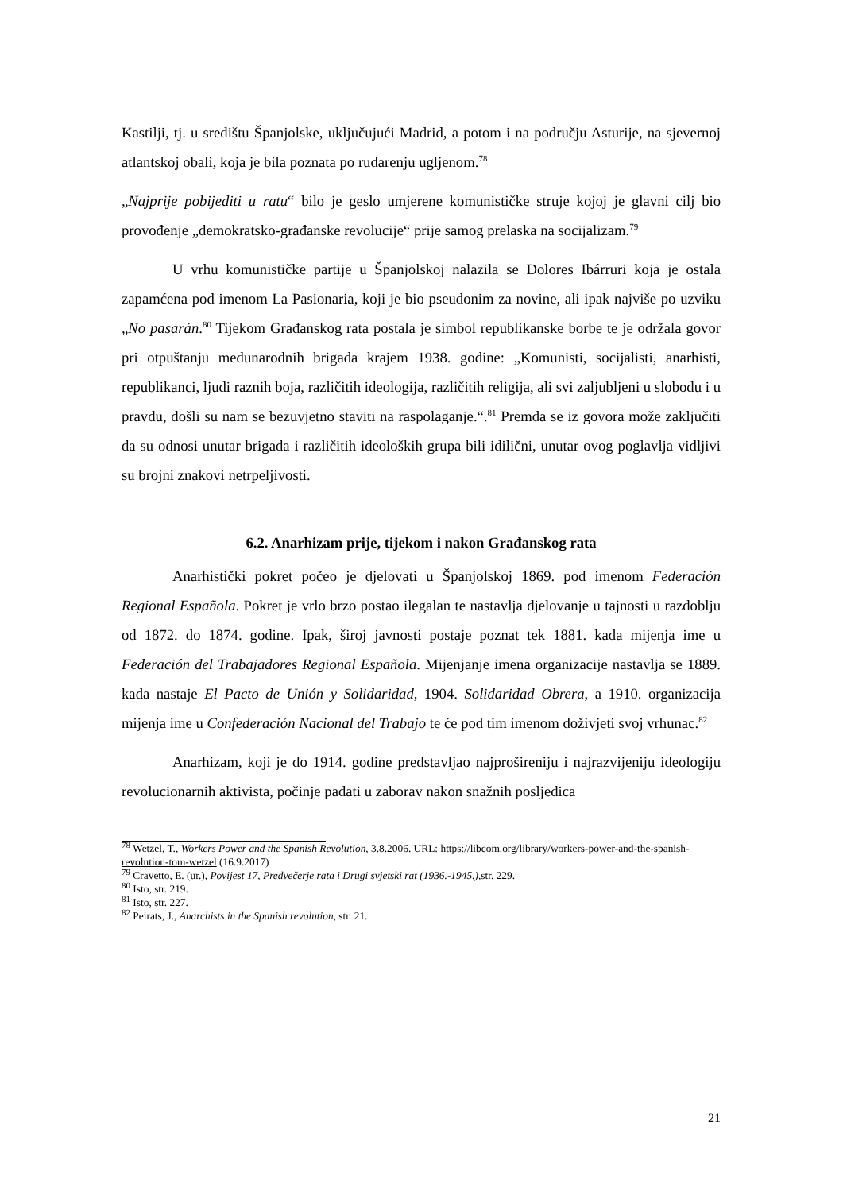Kastilji, tj. u središtu Španjolske, uključujući Madrid, a potom i na području Asturije, na sjevernoj atlantskoj obali, koja je bila poznata po rudarenju ugljenom.<sup>78</sup>
„Najprije pobijediti u ratu“ bilo je geslo umjerene komunističke struje kojoj je glavni cilj bio provođenje „demokratsko-građanske revolucije“ prije samog prelaska na socijalizam.<sup>79</sup>
U vrhu komunističke partije u Španjolskoj nalazila se Dolores Ibárruri koja je ostala zapamćena pod imenom La Pasionaria, koji je bio pseudonim za novine, ali ipak najviše po uzviku „No pasarán.<sup>80</sup> Tijekom Građanskog rata postala je simbol republikanske borbe te je održala govor pri otpuštanju međunarodnih brigada krajem 1938. godine: „Komunisti, socijalisti, anarhisti, republikanci, ljudi raznih boja, različitih ideologija, različitih religija, ali svi zaljubljeni u slobodu i u pravdu, došli su nam se bezuvjetno staviti na raspolaganje.“.<sup>81</sup> Premda se iz govora može zaključiti da su odnosi unutar brigada i različitih ideoloških grupa bili idilični, unutar ovog poglavlja vidljivi su brojni znakovi netrpeljivosti.
6.2. Anarhizam prije, tijekom i nakon Građanskog rata
Anarhistički pokret počeo je djelovati u Španjolskoj 1869. pod imenom Federación Regional Española. Pokret je vrlo brzo postao ilegalan te nastavlja djelovanje u tajnosti u razdoblju od 1872. do 1874. godine. Ipak, široj javnosti postaje poznat tek 1881. kada mijenja ime u Federación del Trabajadores Regional Española. Mijenjanje imena organizacije nastavlja se 1889. kada nastaje El Pacto de Unión y Solidaridad, 1904. Solidaridad Obrera, a 1910. organizacija mijenja ime u Confederación Nacional del Trabajo te će pod tim imenom doživjeti svoj vrhunac.<sup>82</sup>
Anarhizam, koji je do 1914. godine predstavljao najprošireniju i najrazvijeniju ideologiju revolucionarnih aktivista, počinje padati u zaborav nakon snažnih posljedica
<sup>78</sup> Wetzel, T., Workers Power and the Spanish Revolution, 3.8.2006. URL: https://libcom.org/library/workers-power-and-the-spanish-revolution-tom-wetzel (16.9.2017)
<sup>79</sup> Cravetto, E. (ur.), Povijest 17, Predvečerje rata i Drugi svjetski rat (1936.-1945.), str. 229.
<sup>80</sup> Isto, str. 219.
<sup>81</sup> Isto, str. 227.
<sup>82</sup> Peirats, J., Anarchists in the Spanish revolution, str. 21.
21